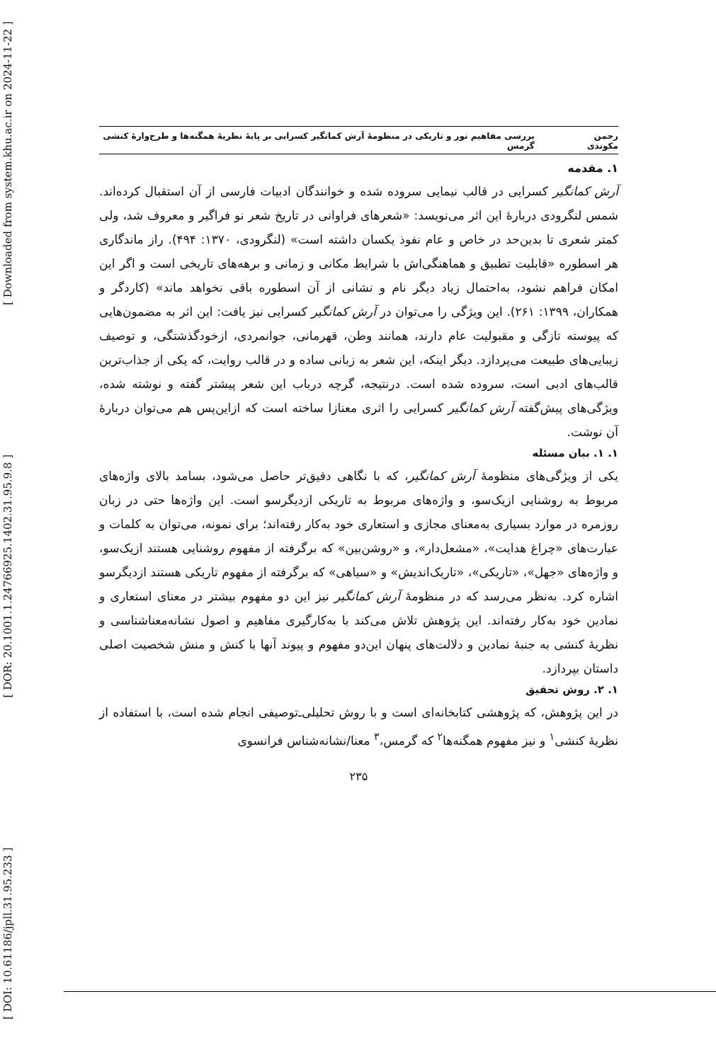[ Downloaded from system.khu.ac.ir on 2024-11-22 ]
[ DOR: 20.1001.1.24766925.1402.31.95.9.8 ]
[ DOI: 10.61186/jpll.31.95.233 ]
رحمن مکوندی بررسی مفاهیم نور و تاریکی در منظومهٔ آرش کمانگیر کسرایی بر پایهٔ نظریهٔ همگنه‌ها و طرح‌وارهٔ کنشی گرمس
۱. مقدمه
آرش کمانگیر کسرایی در قالب نیمایی سروده شده و خوانندگان ادبیات فارسی از آن استقبال کرده‌اند. شمس لنگرودی دربارهٔ این اثر می‌نویسد: «شعرهای فراوانی در تاریخ شعر نو فراگیر و معروف شد، ولی کمتر شعری تا بدین‌حد در خاص و عام نفوذ یکسان داشته است» (لنگرودی، ۱۳۷۰: ۴۹۴). راز ماندگاری هر اسطوره «قابلیت تطبیق و هماهنگی‌اش با شرایط مکانی و زمانی و برهه‌های تاریخی است و اگر این امکان فراهم نشود، به‌احتمال زیاد دیگر نام و نشانی از آن اسطوره باقی نخواهد ماند» (کاردگر و همکاران، ۱۳۹۹: ۲۶۱). این ویژگی را می‌توان در آرش کمانگیر کسرایی نیز یافت: این اثر به مضمون‌هایی که پیوسته تازگی و مقبولیت عام دارند، همانند وطن، قهرمانی، جوانمردی، ازخودگذشتگی، و توصیف زیبایی‌های طبیعت می‌پردازد. دیگر اینکه، این شعر به زبانی ساده و در قالب روایت، که یکی از جذاب‌ترین قالب‌های ادبی است، سروده شده است. درنتیجه، گرچه درباب این شعر پیشتر گفته و نوشته شده، ویژگی‌های پیش‌گفته آرش کمانگیر کسرایی را اثری معنازا ساخته است که ازاین‌پس هم می‌توان دربارهٔ آن نوشت.
۱. ۱. بیان مسئله
یکی از ویژگی‌های منظومهٔ آرش کمانگیر، که با نگاهی دقیق‌تر حاصل می‌شود، بسامد بالای واژه‌های مربوط به روشنایی ازیک‌سو، و واژه‌های مربوط به تاریکی ازدیگرسو است. این واژه‌ها حتی در زبان روزمره در موارد بسیاری به‌معنای مجازی و استعاری خود به‌کار رفته‌اند؛ برای نمونه، می‌توان به کلمات و عبارت‌های «چراغ هدایت»، «مشعل‌دار»، و «روشن‌بین» که برگرفته از مفهوم روشنایی هستند ازیک‌سو، و واژه‌های «جهل»، «تاریکی»، «تاریک‌اندیش» و «سیاهی» که برگرفته از مفهوم تاریکی هستند ازدیگرسو اشاره کرد. به‌نظر می‌رسد که در منظومهٔ آرش کمانگیر نیز این دو مفهوم بیشتر در معنای استعاری و نمادین خود به‌کار رفته‌اند. این پژوهش تلاش می‌کند با به‌کارگیری مفاهیم و اصول نشانه‌معناشناسی و نظریهٔ کنشی به جنبهٔ نمادین و دلالت‌های پنهان این‌دو مفهوم و پیوند آنها با کنش و منش شخصیت اصلی داستان بپردازد.
۱. ۲. روش تحقیق
در این پژوهش، که پژوهشی کتابخانه‌ای است و با روش تحلیلی‌ـ‌توصیفی انجام شده است، با استفاده از نظریهٔ کنشی<sup>۱</sup> و نیز مفهوم همگنه‌ها<sup>۲</sup> که گرمس،<sup>۳</sup> معنا/نشانه‌شناس فرانسوی
۲۳۵